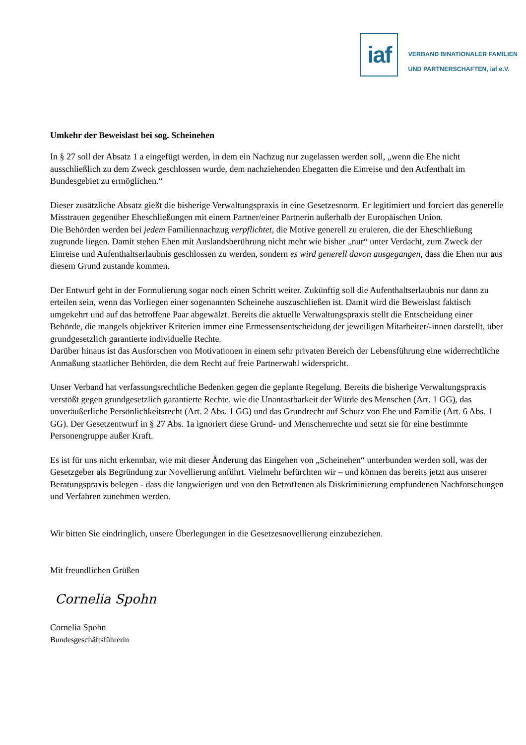iaf
VERBAND BINATIONALER FAMILIEN
UND PARTNERSCHAFTEN, iaf e.V.
Umkehr der Beweislast bei sog. Scheinehen
In § 27 soll der Absatz 1 a eingefügt werden, in dem ein Nachzug nur zugelassen werden soll, „wenn die Ehe nicht ausschließlich zu dem Zweck geschlossen wurde, dem nachziehenden Ehegatten die Einreise und den Aufenthalt im Bundesgebiet zu ermöglichen.“
Dieser zusätzliche Absatz gießt die bisherige Verwaltungspraxis in eine Gesetzesnorm. Er legitimiert und forciert das generelle Misstrauen gegenüber Eheschließungen mit einem Partner/einer Partnerin außerhalb der Europäischen Union.
Die Behörden werden bei jedem Familiennachzug verpflichtet, die Motive generell zu eruieren, die der Eheschließung zugrunde liegen. Damit stehen Ehen mit Auslandsberührung nicht mehr wie bisher „nur“ unter Verdacht, zum Zweck der Einreise und Aufenthaltserlaubnis geschlossen zu werden, sondern es wird generell davon ausgegangen, dass die Ehen nur aus diesem Grund zustande kommen.
Der Entwurf geht in der Formulierung sogar noch einen Schritt weiter. Zukünftig soll die Aufenthaltserlaubnis nur dann zu erteilen sein, wenn das Vorliegen einer sogenannten Scheinehe auszuschließen ist. Damit wird die Beweislast faktisch umgekehrt und auf das betroffene Paar abgewälzt. Bereits die aktuelle Verwaltungspraxis stellt die Entscheidung einer Behörde, die mangels objektiver Kriterien immer eine Ermessensentscheidung der jeweiligen Mitarbeiter/-innen darstellt, über grundgesetzlich garantierte individuelle Rechte.
Darüber hinaus ist das Ausforschen von Motivationen in einem sehr privaten Bereich der Lebensführung eine widerrechtliche Anmaßung staatlicher Behörden, die dem Recht auf freie Partnerwahl widerspricht.
Unser Verband hat verfassungsrechtliche Bedenken gegen die geplante Regelung. Bereits die bisherige Verwaltungspraxis verstößt gegen grundgesetzlich garantierte Rechte, wie die Unantastbarkeit der Würde des Menschen (Art. 1 GG), das unveräußerliche Persönlichkeitsrecht (Art. 2 Abs. 1 GG) und das Grundrecht auf Schutz von Ehe und Familie (Art. 6 Abs. 1 GG). Der Gesetzentwurf in § 27 Abs. 1a ignoriert diese Grund- und Menschenrechte und setzt sie für eine bestimmte Personengruppe außer Kraft.
Es ist für uns nicht erkennbar, wie mit dieser Änderung das Eingehen von „Scheinehen“ unterbunden werden soll, was der Gesetzgeber als Begründung zur Novellierung anführt. Vielmehr befürchten wir – und können das bereits jetzt aus unserer Beratungspraxis belegen - dass die langwierigen und von den Betroffenen als Diskriminierung empfundenen Nachforschungen und Verfahren zunehmen werden.
Wir bitten Sie eindringlich, unsere Überlegungen in die Gesetzesnovellierung einzubeziehen.
Mit freundlichen Grüßen
Cornelia Spohn
Cornelia Spohn
Bundesgeschäftsführerin